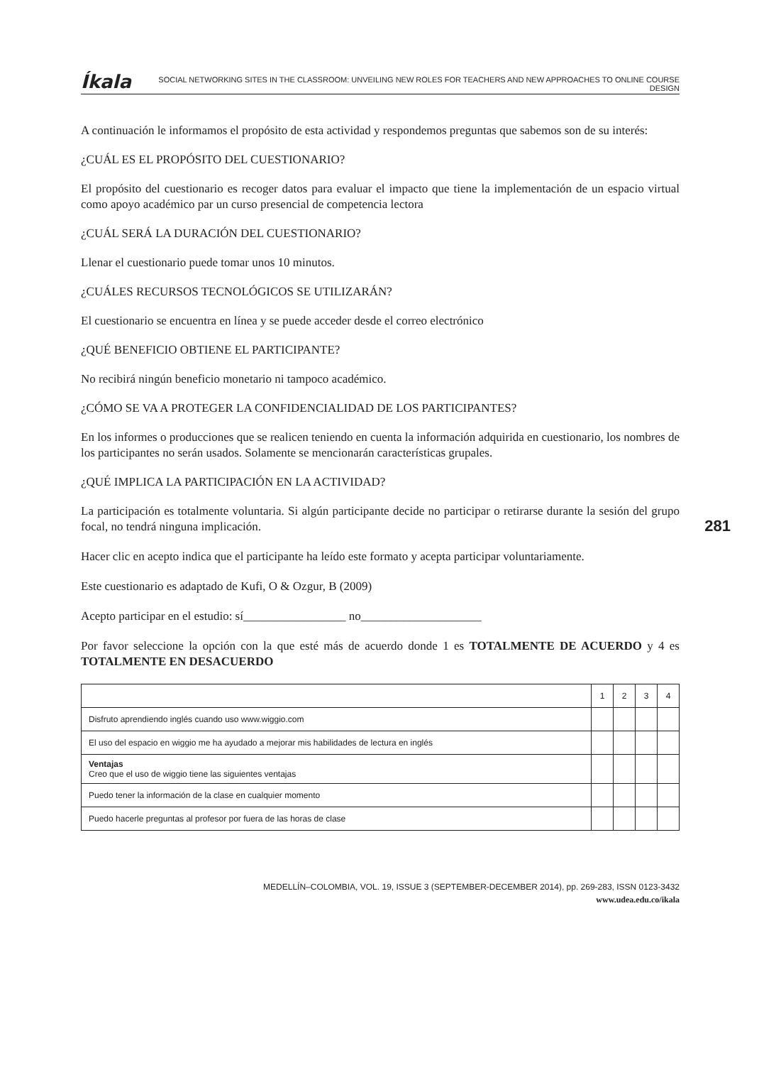Íkala SOCIAL NETWORKING SITES IN THE CLASSROOM: UNVEILING NEW ROLES FOR TEACHERS AND NEW APPROACHES TO ONLINE COURSE DESIGN
A continuación le informamos el propósito de esta actividad y respondemos preguntas que sabemos son de su interés:
¿CUÁL ES EL PROPÓSITO DEL CUESTIONARIO?
El propósito del cuestionario es recoger datos para evaluar el impacto que tiene la implementación de un espacio virtual como apoyo académico par un curso presencial de competencia lectora
¿CUÁL SERÁ LA DURACIÓN DEL CUESTIONARIO?
Llenar el cuestionario puede tomar unos 10 minutos.
¿CUÁLES RECURSOS TECNOLÓGICOS SE UTILIZARÁN?
El cuestionario se encuentra en línea y se puede acceder desde el correo electrónico
¿QUÉ BENEFICIO OBTIENE EL PARTICIPANTE?
No recibirá ningún beneficio monetario ni tampoco académico.
¿CÓMO SE VA A PROTEGER LA CONFIDENCIALIDAD DE LOS PARTICIPANTES?
En los informes o producciones que se realicen teniendo en cuenta la información adquirida en cuestionario, los nombres de los participantes no serán usados. Solamente se mencionarán características grupales.
281
¿QUÉ IMPLICA LA PARTICIPACIÓN EN LA ACTIVIDAD?
La participación es totalmente voluntaria. Si algún participante decide no participar o retirarse durante la sesión del grupo focal, no tendrá ninguna implicación.
Hacer clic en acepto indica que el participante ha leído este formato y acepta participar voluntariamente.
Este cuestionario es adaptado de Kufi, O & Ozgur, B (2009)
Acepto participar en el estudio: sí_________________ no____________________
Por favor seleccione la opción con la que esté más de acuerdo donde 1 es TOTALMENTE DE ACUERDO y 4 es TOTALMENTE EN DESACUERDO
| | 1 | 2 | 3 | 4 |
| --- | --- | --- | --- | --- |
| Disfruto aprendiendo inglés cuando uso www.wiggio.com | | | | |
| El uso del espacio en wiggio me ha ayudado a mejorar mis habilidades de lectura en inglés | | | | |
| Ventajas Creo que el uso de wiggio tiene las siguientes ventajas | | | | |
| Puedo tener la información de la clase en cualquier momento | | | | |
| Puedo hacerle preguntas al profesor por fuera de las horas de clase | | | | |
MEDELLÍN–COLOMBIA, VOL. 19, ISSUE 3 (SEPTEMBER-DECEMBER 2014), pp. 269-283, ISSN 0123-3432
www.udea.edu.co/ikala